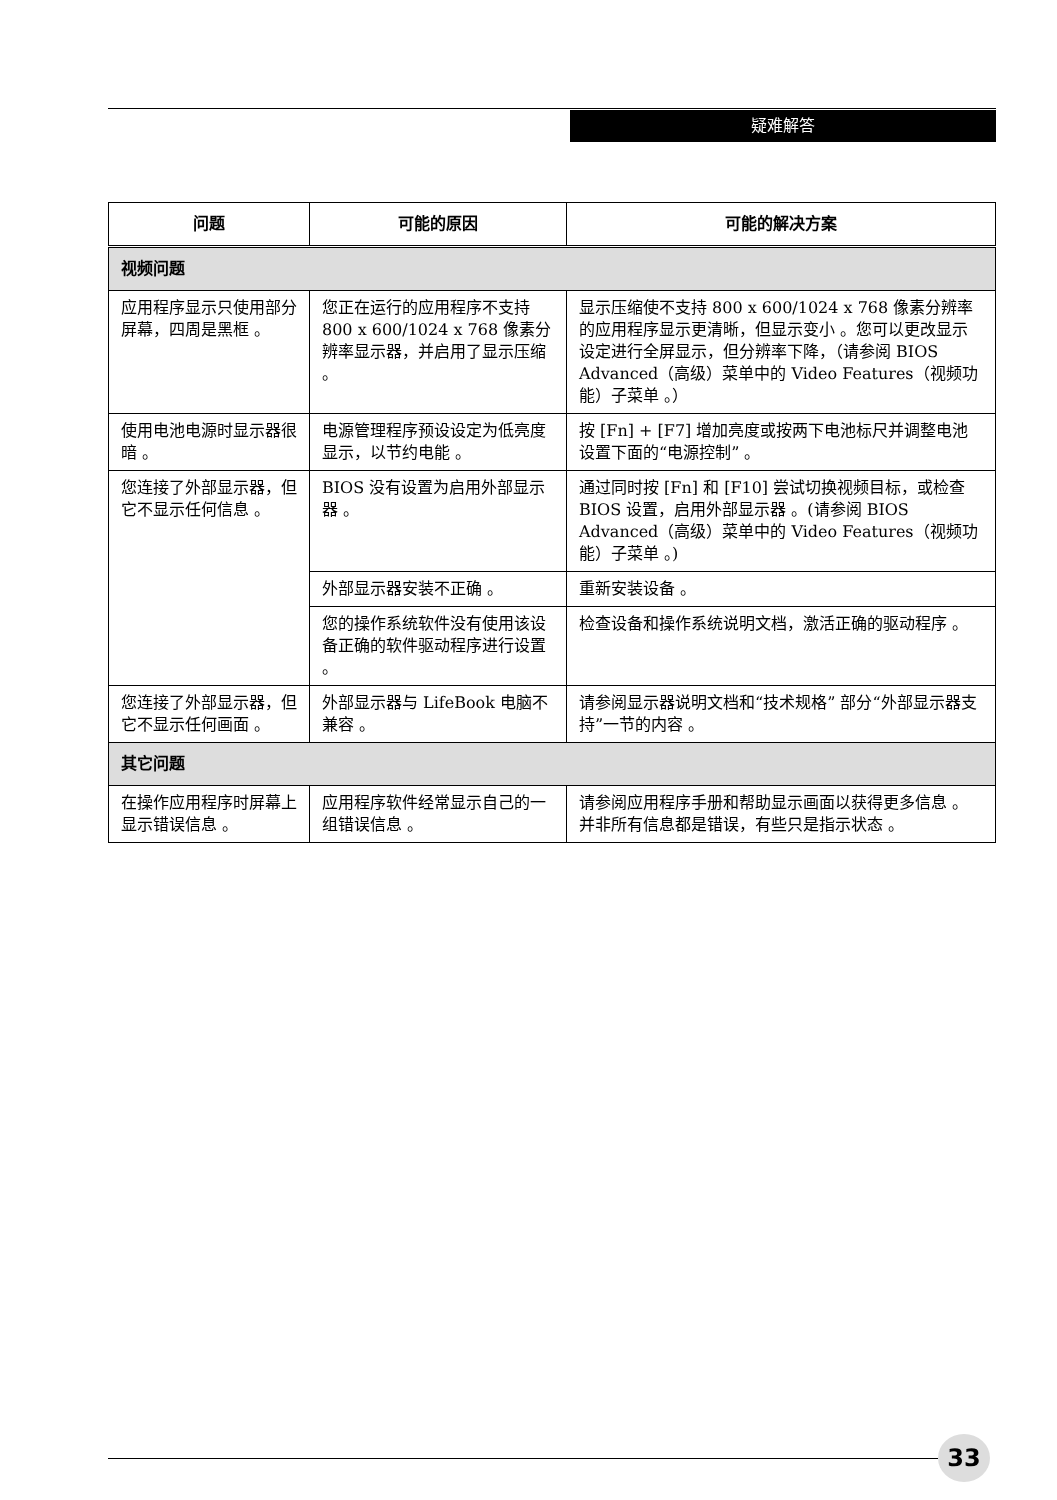疑难解答
| 问题 | 可能的原因 | 可能的解决方案 |
| --- | --- | --- |
| 视频问题 | | |
| 应用程序显示只使用部分屏幕，四周是黑框 。 | 您正在运行的应用程序不支持 800 x 600/1024 x 768 像素分辨率显示器，并启用了显示压缩 。 | 显示压缩使不支持 800 x 600/1024 x 768 像素分辨率的应用程序显示更清晰，但显示变小 。您可以更改显示设定进行全屏显示，但分辨率下降，（请参阅 BIOS Advanced（高级）菜单中的 Video Features（视频功能）子菜单 。） |
| 使用电池电源时显示器很暗 。 | 电源管理程序预设设定为低亮度显示，以节约电能 。 | 按 [Fn] + [F7] 增加亮度或按两下电池标尺并调整电池设置下面的“电源控制” 。 |
| 您连接了外部显示器，但它不显示任何信息 。 | BIOS 没有设置为启用外部显示器 。 | 通过同时按 [Fn] 和 [F10] 尝试切换视频目标，或检查 BIOS 设置，启用外部显示器 。(请参阅 BIOS Advanced（高级）菜单中的 Video Features（视频功能）子菜单 。) |
| | 外部显示器安装不正确 。 | 重新安装设备 。 |
| | 您的操作系统软件没有使用该设备正确的软件驱动程序进行设置 。 | 检查设备和操作系统说明文档，激活正确的驱动程序 。 |
| 您连接了外部显示器，但它不显示任何画面 。 | 外部显示器与 LifeBook 电脑不兼容 。 | 请参阅显示器说明文档和“技术规格” 部分“外部显示器支持”一节的内容 。 |
| 其它问题 | | |
| 在操作应用程序时屏幕上显示错误信息 。 | 应用程序软件经常显示自己的一组错误信息 。 | 请参阅应用程序手册和帮助显示画面以获得更多信息 。并非所有信息都是错误，有些只是指示状态 。 |
33